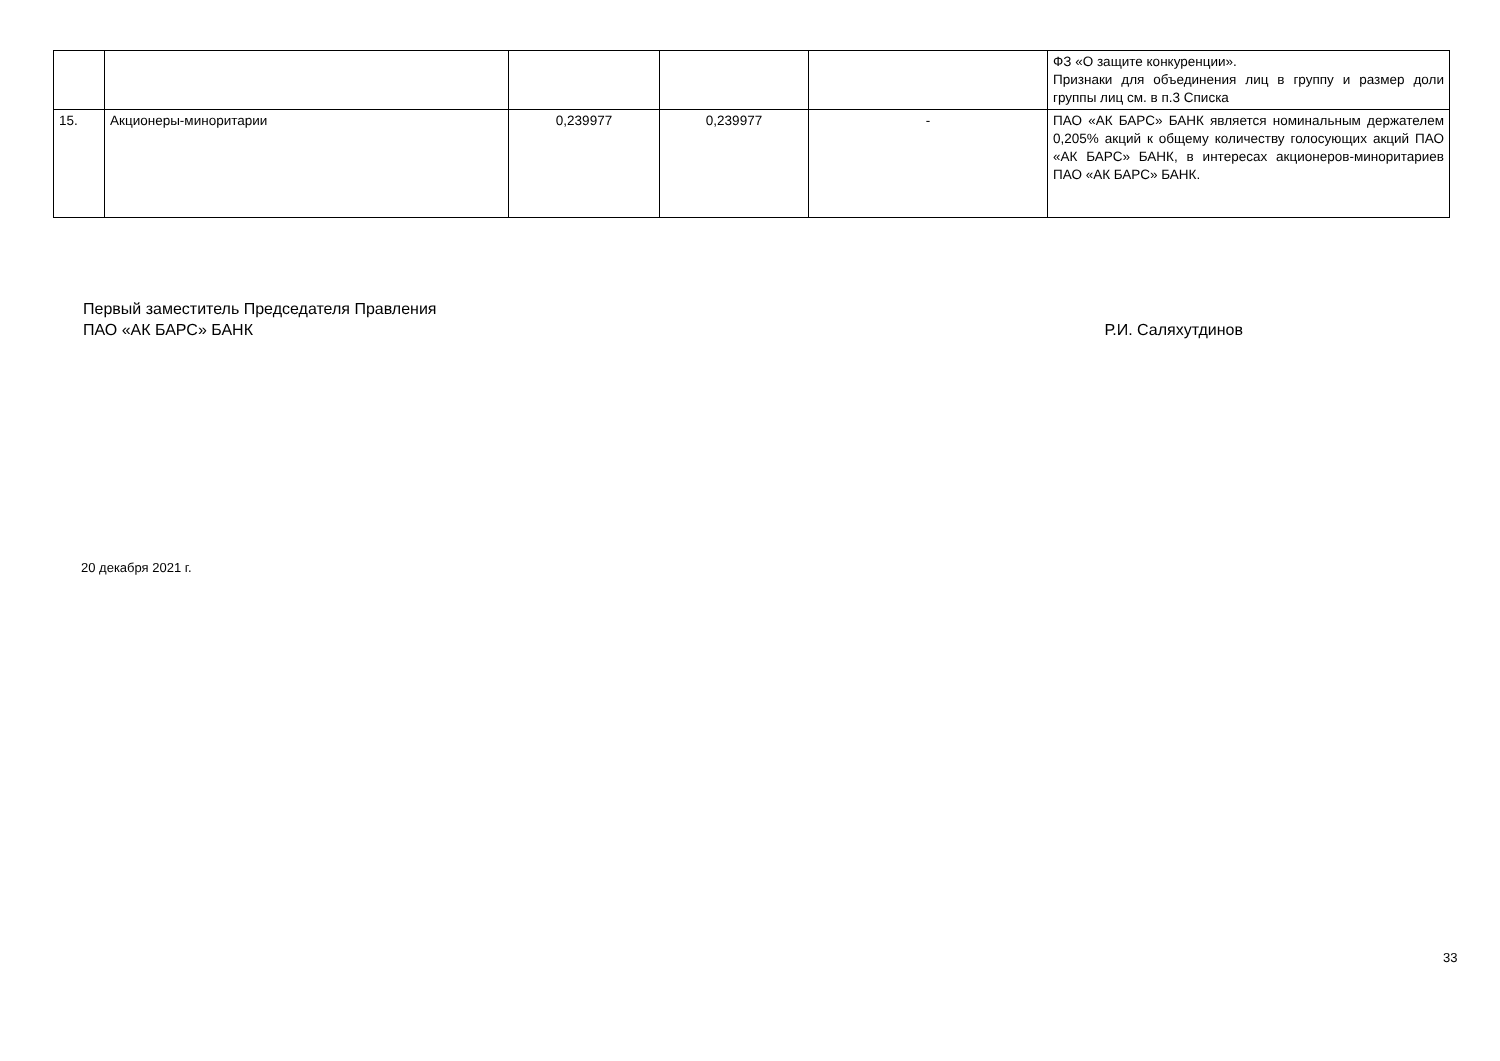| | | | | | ФЗ «О защите конкуренции». Признаки для объединения лиц в группу и размер доли группы лиц см. в п.3 Списка |
| 15. | Акционеры-миноритарии | 0,239977 | 0,239977 | - | ПАО «АК БАРС» БАНК является номинальным держателем 0,205% акций к общему количеству голосующих акций ПАО «АК БАРС» БАНК, в интересах акционеров-миноритариев ПАО «АК БАРС» БАНК. |
Первый заместитель Председателя Правления
ПАО «АК БАРС» БАНК Р.И. Саляхутдинов
20 декабря 2021 г.
33